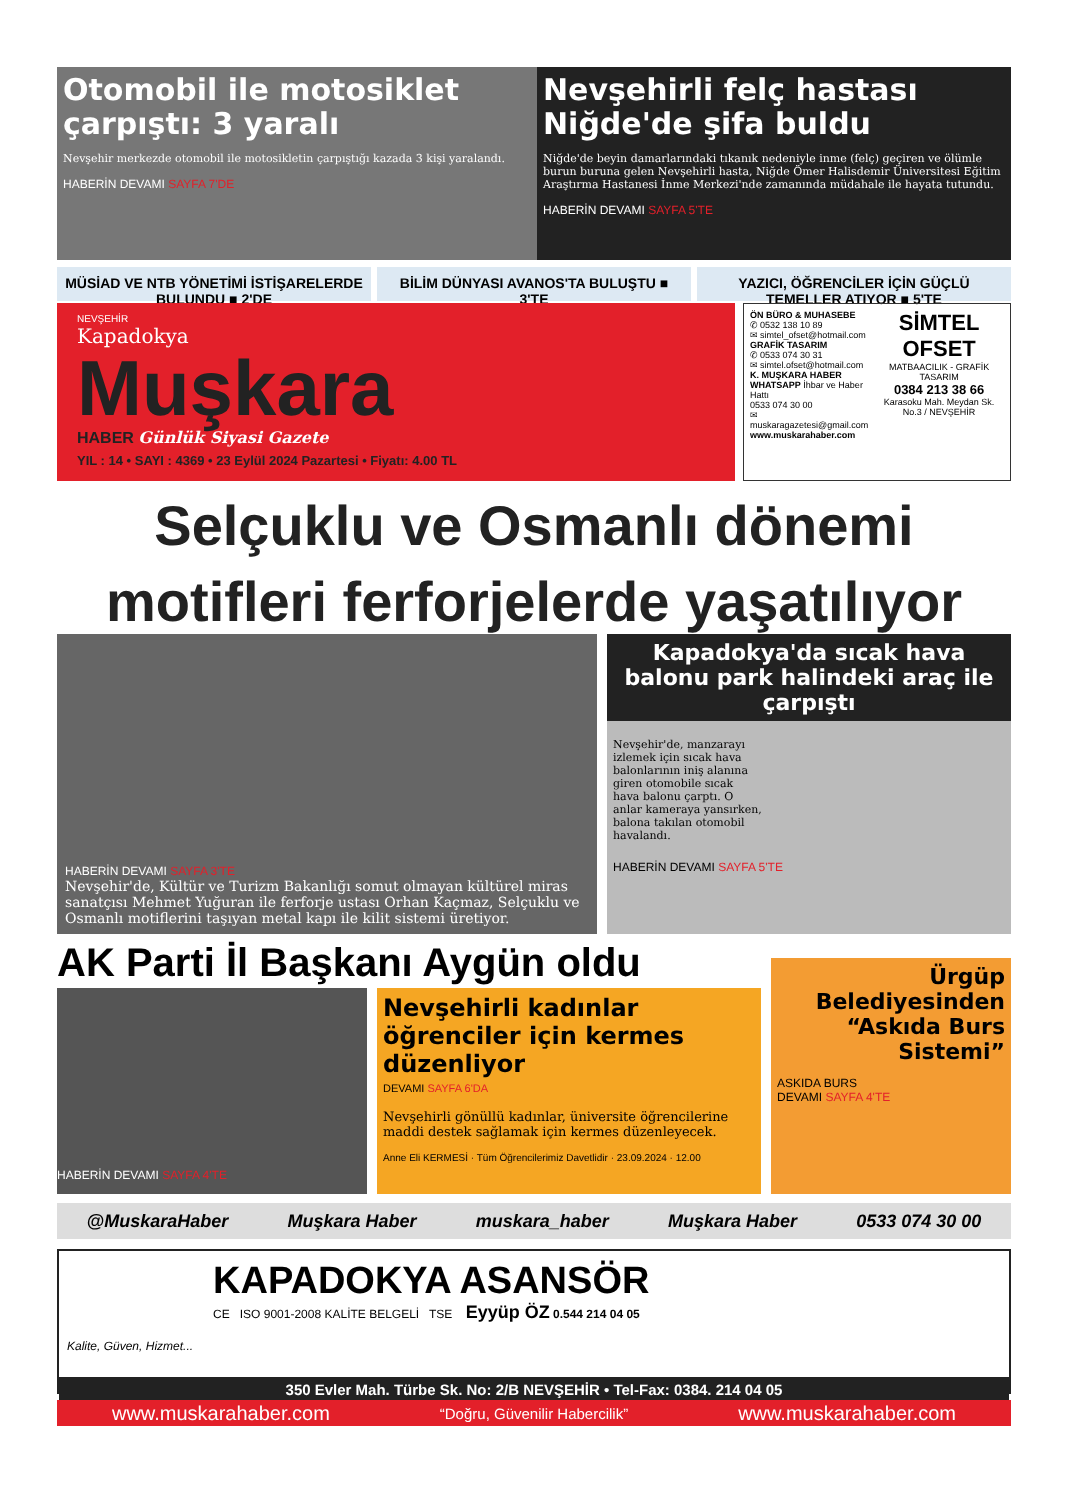Otomobil ile motosiklet çarpıştı: 3 yaralı
Nevşehir merkezde otomobil ile motosikletin çarpıştığı kazada 3 kişi yaralandı.
HABERİN DEVAMI SAYFA 7'DE
Nevşehirli felç hastası Niğde'de şifa buldu
Niğde'de beyin damarlarındaki tıkanık nedeniyle inme (felç) geçiren ve ölümle burun buruna gelen Nevşehirli hasta, Niğde Ömer Halisdemir Üniversitesi Eğitim Araştırma Hastanesi İnme Merkezi'nde zamanında müdahale ile hayata tutundu.
HABERİN DEVAMI SAYFA 5'TE
MÜSİAD VE NTB YÖNETİMİ İSTİŞARELERDE BULUNDU ■ 2'DE
BİLİM DÜNYASI AVANOS'TA BULUŞTU ■ 3'TE
YAZICI, ÖĞRENCİLER İÇİN GÜÇLÜ TEMELLER ATIYOR ■ 5'TE
NEVŞEHİR
Kapadokya
Muşkara
HABER Günlük Siyasi Gazete
YIL : 14 • SAYI : 4369 • 23 Eylül 2024 Pazartesi • Fiyatı: 4.00 TL
ÖN BÜRO & MUHASEBE
✆ 0532 138 10 89
✉ simtel_ofset@hotmail.com
GRAFİK TASARIM
✆ 0533 074 30 31
✉ simtel.ofset@hotmail.com
K. MUŞKARA HABER
WHATSAPP İhbar ve Haber Hattı
0533 074 30 00
✉ muskaragazetesi@gmail.com
www.muskarahaber.com
SİMTEL OFSET
MATBAACILIK - GRAFİK TASARIM
0384 213 38 66
Karasoku Mah. Meydan Sk. No.3 / NEVŞEHİR
Selçuklu ve Osmanlı dönemi
motifleri ferforjelerde yaşatılıyor
HABERİN DEVAMI SAYFA 3'TE
Nevşehir'de, Kültür ve Turizm Bakanlığı somut olmayan kültürel miras sanatçısı Mehmet Yuğuran ile ferforje ustası Orhan Kaçmaz, Selçuklu ve Osmanlı motiflerini taşıyan metal kapı ile kilit sistemi üretiyor.
Kapadokya'da sıcak hava balonu park halindeki araç ile çarpıştı
Nevşehir'de, manzarayı izlemek için sıcak hava balonlarının iniş alanına giren otomobile sıcak hava balonu çarptı. O anlar kameraya yansırken, balona takılan otomobil havalandı.
HABERİN DEVAMI SAYFA 5'TE
AK Parti İl Başkanı Aygün oldu
HABERİN DEVAMI SAYFA 4'TE
Nevşehirli kadınlar öğrenciler için kermes düzenliyor
DEVAMI SAYFA 6'DA
Nevşehirli gönüllü kadınlar, üniversite öğrencilerine maddi destek sağlamak için kermes düzenleyecek.
Anne Eli KERMESİ · Tüm Öğrencilerimiz Davetlidir · 23.09.2024 · 12.00
Ürgüp Belediyesinden “Askıda Burs Sistemi”
ASKIDA BURS
DEVAMI SAYFA 4'TE
@MuskaraHaber Muşkara Haber muskara_haber Muşkara Haber 0533 074 30 00
Kalite, Güven, Hizmet...
KAPADOKYA ASANSÖR
CE ISO 9001-2008 KALİTE BELGELİ TSE Eyyüp ÖZ 0.544 214 04 05
350 Evler Mah. Türbe Sk. No: 2/B NEVŞEHİR • Tel-Fax: 0384. 214 04 05
www.muskarahaber.com “Doğru, Güvenilir Habercilik” www.muskarahaber.com